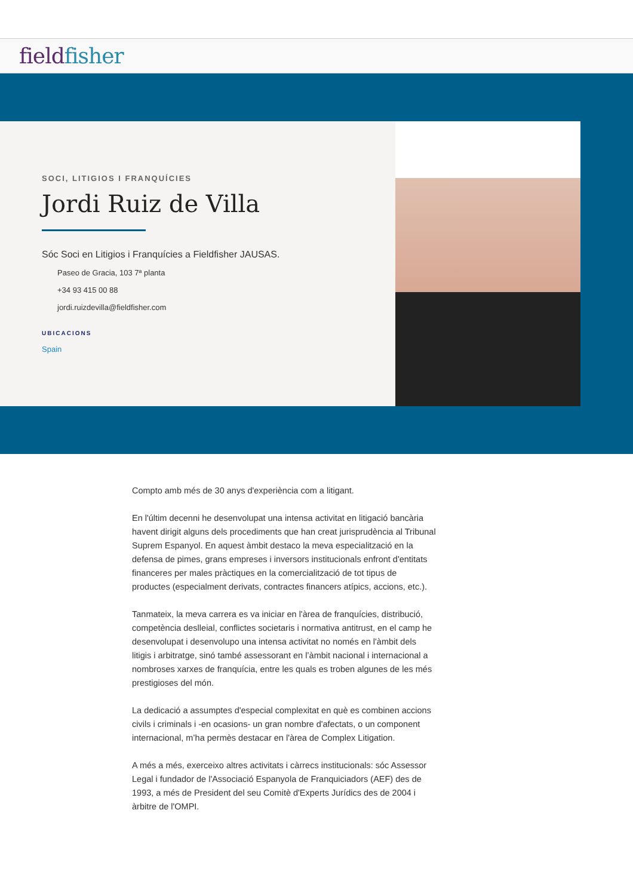fieldfisher
SOCI, LITIGIOS I FRANQUÍCIES
Jordi Ruiz de Villa
Sóc Soci en Litigios i Franquícies a Fieldfisher JAUSAS.
Paseo de Gracia, 103 7ª planta
+34 93 415 00 88
jordi.ruizdevilla@fieldfisher.com
UBICACIONS
Spain
Compto amb més de 30 anys d'experiència com a litigant.
En l'últim decenni he desenvolupat una intensa activitat en litigació bancària havent dirigit alguns dels procediments que han creat jurisprudència al Tribunal Suprem Espanyol. En aquest àmbit destaco la meva especialització en la defensa de pimes, grans empreses i inversors institucionals enfront d'entitats financeres per males pràctiques en la comercialització de tot tipus de productes (especialment derivats, contractes financers atípics, accions, etc.).
Tanmateix, la meva carrera es va iniciar en l'àrea de franquícies, distribució, competència deslleial, conflictes societaris i normativa antitrust, en el camp he desenvolupat i desenvolupo una intensa activitat no només en l'àmbit dels litigis i arbitratge, sinó també assessorant en l’àmbit nacional i internacional a nombroses xarxes de franquícia, entre les quals es troben algunes de les més prestigioses del món.
La dedicació a assumptes d'especial complexitat en què es combinen accions civils i criminals i -en ocasions- un gran nombre d'afectats, o un component internacional, m’ha permès destacar en l'àrea de Complex Litigation.
A més a més, exerceixo altres activitats i càrrecs institucionals: sóc Assessor Legal i fundador de l'Associació Espanyola de Franquiciadors (AEF) des de 1993, a més de President del seu Comitè d'Experts Jurídics des de 2004 i àrbitre de l'OMPI.